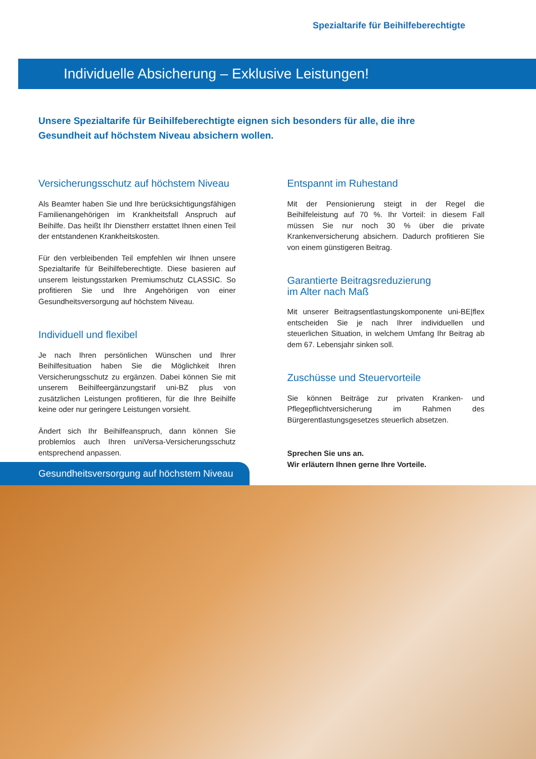Spezialtarife für Beihilfeberechtigte
Individuelle Absicherung – Exklusive Leistungen!
Unsere Spezialtarife für Beihilfeberechtigte eignen sich besonders für alle, die ihre Gesundheit auf höchstem Niveau absichern wollen.
Versicherungsschutz auf höchstem Niveau
Als Beamter haben Sie und Ihre berücksichtigungsfähigen Familienangehörigen im Krankheitsfall Anspruch auf Beihilfe. Das heißt Ihr Dienstherr erstattet Ihnen einen Teil der entstandenen Krankheitskosten.
Für den verbleibenden Teil empfehlen wir Ihnen unsere Spezialtarife für Beihilfeberechtigte. Diese basieren auf unserem leistungsstarken Premiumschutz CLASSIC. So profitieren Sie und Ihre Angehörigen von einer Gesundheitsversorgung auf höchstem Niveau.
Individuell und flexibel
Je nach Ihren persönlichen Wünschen und Ihrer Beihilfesituation haben Sie die Möglichkeit Ihren Versicherungsschutz zu ergänzen. Dabei können Sie mit unserem Beihilfeergänzungstarif uni-BZ plus von zusätzlichen Leistungen profitieren, für die Ihre Beihilfe keine oder nur geringere Leistungen vorsieht.
Ändert sich Ihr Beihilfeanspruch, dann können Sie problemlos auch Ihren uniVersa-Versicherungsschutz entsprechend anpassen.
Entspannt im Ruhestand
Mit der Pensionierung steigt in der Regel die Beihilfeleistung auf 70 %. Ihr Vorteil: in diesem Fall müssen Sie nur noch 30 % über die private Krankenversicherung absichern. Dadurch profitieren Sie von einem günstigeren Beitrag.
Garantierte Beitragsreduzierung
im Alter nach Maß
Mit unserer Beitragsentlastungskomponente uni-BE|flex entscheiden Sie je nach Ihrer individuellen und steuerlichen Situation, in welchem Umfang Ihr Beitrag ab dem 67. Lebensjahr sinken soll.
Zuschüsse und Steuervorteile
Sie können Beiträge zur privaten Kranken- und Pflegepflichtversicherung im Rahmen des Bürgerentlastungsgesetzes steuerlich absetzen.
Sprechen Sie uns an.
Wir erläutern Ihnen gerne Ihre Vorteile.
Gesundheitsversorgung auf höchstem Niveau